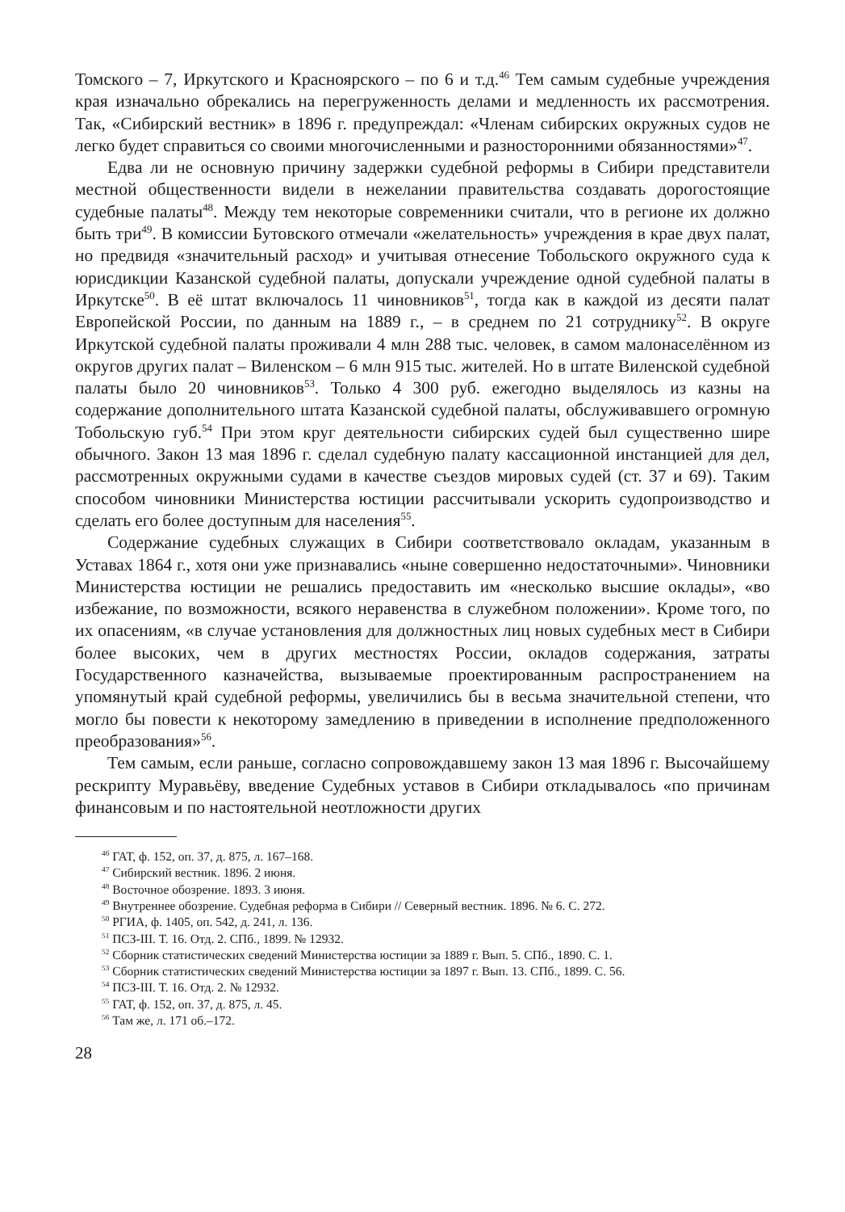Томского – 7, Иркутского и Красноярского – по 6 и т.д.<sup>46</sup> Тем самым судебные учреждения края изначально обрекались на перегруженность делами и медленность их рассмотрения. Так, «Сибирский вестник» в 1896 г. предупреждал: «Членам сибирских окружных судов не легко будет справиться со своими многочисленными и разносторонними обязанностями»<sup>47</sup>.
Едва ли не основную причину задержки судебной реформы в Сибири представители местной общественности видели в нежелании правительства создавать дорогостоящие судебные палаты<sup>48</sup>. Между тем некоторые современники считали, что в регионе их должно быть три<sup>49</sup>. В комиссии Бутовского отмечали «желательность» учреждения в крае двух палат, но предвидя «значительный расход» и учитывая отнесение Тобольского окружного суда к юрисдикции Казанской судебной палаты, допускали учреждение одной судебной палаты в Иркутске<sup>50</sup>. В её штат включалось 11 чиновников<sup>51</sup>, тогда как в каждой из десяти палат Европейской России, по данным на 1889 г., – в среднем по 21 сотруднику<sup>52</sup>. В округе Иркутской судебной палаты проживали 4 млн 288 тыс. человек, в самом малонаселённом из округов других палат – Виленском – 6 млн 915 тыс. жителей. Но в штате Виленской судебной палаты было 20 чиновников<sup>53</sup>. Только 4 300 руб. ежегодно выделялось из казны на содержание дополнительного штата Казанской судебной палаты, обслуживавшего огромную Тобольскую губ.<sup>54</sup> При этом круг деятельности сибирских судей был существенно шире обычного. Закон 13 мая 1896 г. сделал судебную палату кассационной инстанцией для дел, рассмотренных окружными судами в качестве съездов мировых судей (ст. 37 и 69). Таким способом чиновники Министерства юстиции рассчитывали ускорить судопроизводство и сделать его более доступным для населения<sup>55</sup>.
Содержание судебных служащих в Сибири соответствовало окладам, указанным в Уставах 1864 г., хотя они уже признавались «ныне совершенно недостаточными». Чиновники Министерства юстиции не решались предоставить им «несколько высшие оклады», «во избежание, по возможности, всякого неравенства в служебном положении». Кроме того, по их опасениям, «в случае установления для должностных лиц новых судебных мест в Сибири более высоких, чем в других местностях России, окладов содержания, затраты Государственного казначейства, вызываемые проектированным распространением на упомянутый край судебной реформы, увеличились бы в весьма значительной степени, что могло бы повести к некоторому замедлению в приведении в исполнение предположенного преобразования»<sup>56</sup>.
Тем самым, если раньше, согласно сопровождавшему закон 13 мая 1896 г. Высочайшему рескрипту Муравьёву, введение Судебных уставов в Сибири откладывалось «по причинам финансовым и по настоятельной неотложности других
<sup>46</sup> ГАТ, ф. 152, оп. 37, д. 875, л. 167–168.
<sup>47</sup> Сибирский вестник. 1896. 2 июня.
<sup>48</sup> Восточное обозрение. 1893. 3 июня.
<sup>49</sup> Внутреннее обозрение. Судебная реформа в Сибири // Северный вестник. 1896. № 6. С. 272.
<sup>50</sup> РГИА, ф. 1405, оп. 542, д. 241, л. 136.
<sup>51</sup> ПСЗ-III. Т. 16. Отд. 2. СПб., 1899. № 12932.
<sup>52</sup> Сборник статистических сведений Министерства юстиции за 1889 г. Вып. 5. СПб., 1890. С. 1.
<sup>53</sup> Сборник статистических сведений Министерства юстиции за 1897 г. Вып. 13. СПб., 1899. С. 56.
<sup>54</sup> ПСЗ-III. Т. 16. Отд. 2. № 12932.
<sup>55</sup> ГАТ, ф. 152, оп. 37, д. 875, л. 45.
<sup>56</sup> Там же, л. 171 об.–172.
28